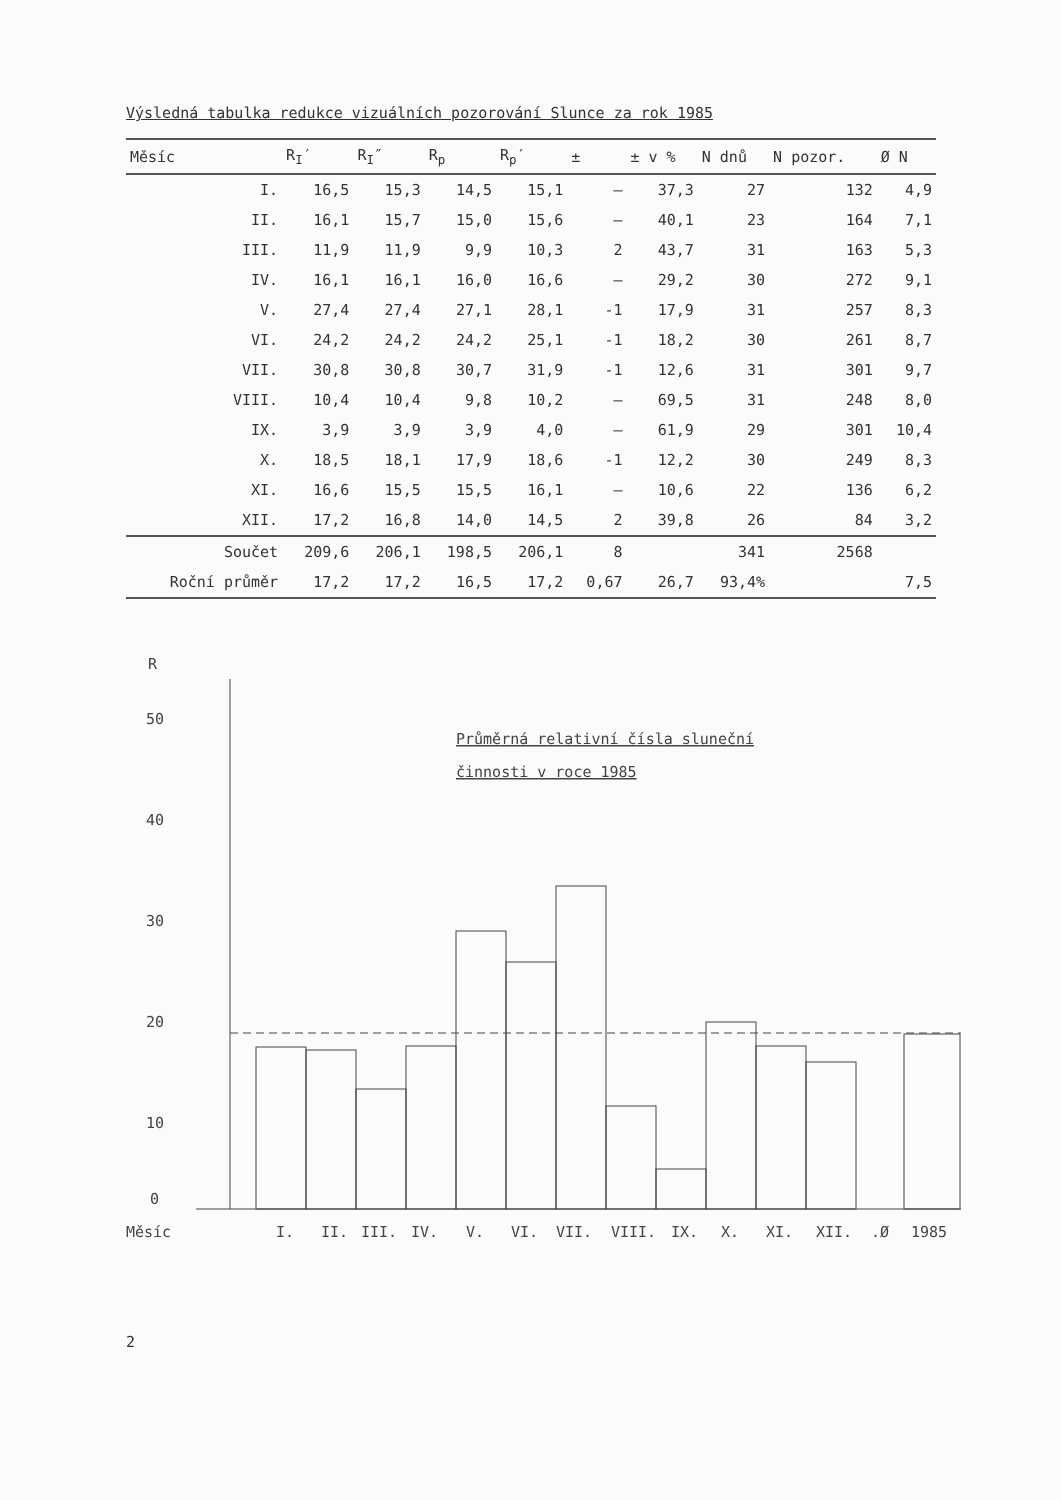Výsledná tabulka redukce vizuálních pozorování Slunce za rok 1985
| Měsíc | R<sub>I</sub>′ | R<sub>I</sub>″ | R<sub>p</sub> | R<sub>p</sub>′ | ± | ± v % | N dnů | N pozor. | Ø N |
| --- | --- | --- | --- | --- | --- | --- | --- | --- | --- |
| I. | 16,5 | 15,3 | 14,5 | 15,1 | – | 37,3 | 27 | 132 | 4,9 |
| II. | 16,1 | 15,7 | 15,0 | 15,6 | – | 40,1 | 23 | 164 | 7,1 |
| III. | 11,9 | 11,9 | 9,9 | 10,3 | 2 | 43,7 | 31 | 163 | 5,3 |
| IV. | 16,1 | 16,1 | 16,0 | 16,6 | – | 29,2 | 30 | 272 | 9,1 |
| V. | 27,4 | 27,4 | 27,1 | 28,1 | -1 | 17,9 | 31 | 257 | 8,3 |
| VI. | 24,2 | 24,2 | 24,2 | 25,1 | -1 | 18,2 | 30 | 261 | 8,7 |
| VII. | 30,8 | 30,8 | 30,7 | 31,9 | -1 | 12,6 | 31 | 301 | 9,7 |
| VIII. | 10,4 | 10,4 | 9,8 | 10,2 | – | 69,5 | 31 | 248 | 8,0 |
| IX. | 3,9 | 3,9 | 3,9 | 4,0 | – | 61,9 | 29 | 301 | 10,4 |
| X. | 18,5 | 18,1 | 17,9 | 18,6 | -1 | 12,2 | 30 | 249 | 8,3 |
| XI. | 16,6 | 15,5 | 15,5 | 16,1 | – | 10,6 | 22 | 136 | 6,2 |
| XII. | 17,2 | 16,8 | 14,0 | 14,5 | 2 | 39,8 | 26 | 84 | 3,2 |
| Součet | 209,6 | 206,1 | 198,5 | 206,1 | 8 | | 341 | 2568 | |
| Roční průměr | 17,2 | 17,2 | 16,5 | 17,2 | 0,67 | 26,7 | 93,4% | | 7,5 |
R
Průměrná relativní čísla sluneční
činnosti v roce 1985
50
40
30
20
10
0
Měsíc
I.
II.
III.
IV.
V.
VI.
VII.
VIII.
IX.
X.
XI.
XII.
.Ø
1985
2